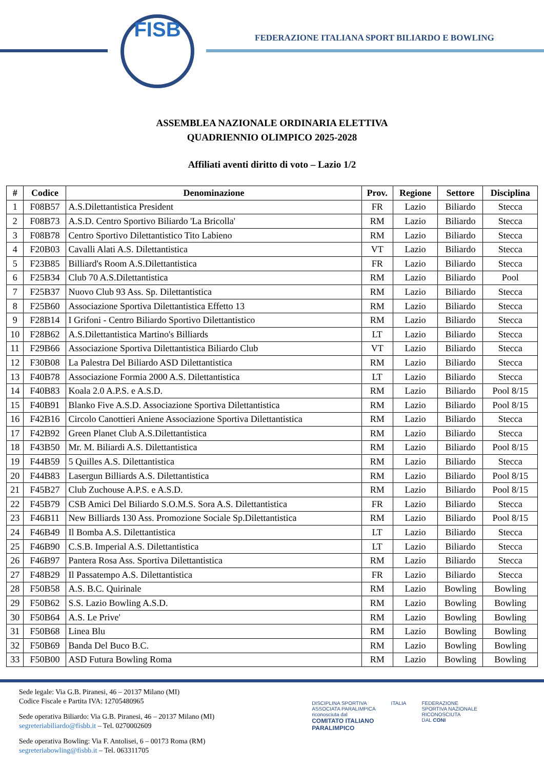FISB
FEDERAZIONE ITALIANA SPORT BILIARDO E BOWLING
ASSEMBLEA NAZIONALE ORDINARIA ELETTIVA
QUADRIENNIO OLIMPICO 2025-2028
Affiliati aventi diritto di voto – Lazio 1/2
| # | Codice | Denominazione | Prov. | Regione | Settore | Disciplina |
| --- | --- | --- | --- | --- | --- | --- |
| 1 | F08B57 | A.S.Dilettantistica President | FR | Lazio | Biliardo | Stecca |
| 2 | F08B73 | A.S.D. Centro Sportivo Biliardo 'La Bricolla' | RM | Lazio | Biliardo | Stecca |
| 3 | F08B78 | Centro Sportivo Dilettantistico Tito Labieno | RM | Lazio | Biliardo | Stecca |
| 4 | F20B03 | Cavalli Alati A.S. Dilettantistica | VT | Lazio | Biliardo | Stecca |
| 5 | F23B85 | Billiard's Room A.S.Dilettantistica | FR | Lazio | Biliardo | Stecca |
| 6 | F25B34 | Club 70 A.S.Dilettantistica | RM | Lazio | Biliardo | Pool |
| 7 | F25B37 | Nuovo Club 93 Ass. Sp. Dilettantistica | RM | Lazio | Biliardo | Stecca |
| 8 | F25B60 | Associazione Sportiva Dilettantistica Effetto 13 | RM | Lazio | Biliardo | Stecca |
| 9 | F28B14 | I Grifoni - Centro Biliardo Sportivo Dilettantistico | RM | Lazio | Biliardo | Stecca |
| 10 | F28B62 | A.S.Dilettantistica Martino's Billiards | LT | Lazio | Biliardo | Stecca |
| 11 | F29B66 | Associazione Sportiva Dilettantistica Biliardo Club | VT | Lazio | Biliardo | Stecca |
| 12 | F30B08 | La Palestra Del Biliardo ASD Dilettantistica | RM | Lazio | Biliardo | Stecca |
| 13 | F40B78 | Associazione Formia 2000 A.S. Dilettantistica | LT | Lazio | Biliardo | Stecca |
| 14 | F40B83 | Koala 2.0 A.P.S. e A.S.D. | RM | Lazio | Biliardo | Pool 8/15 |
| 15 | F40B91 | Blanko Five A.S.D. Associazione Sportiva Dilettantistica | RM | Lazio | Biliardo | Pool 8/15 |
| 16 | F42B16 | Circolo Canottieri Aniene Associazione Sportiva Dilettantistica | RM | Lazio | Biliardo | Stecca |
| 17 | F42B92 | Green Planet Club A.S.Dilettantistica | RM | Lazio | Biliardo | Stecca |
| 18 | F43B50 | Mr. M. Biliardi A.S. Dilettantistica | RM | Lazio | Biliardo | Pool 8/15 |
| 19 | F44B59 | 5 Quilles A.S. Dilettantistica | RM | Lazio | Biliardo | Stecca |
| 20 | F44B83 | Lasergun Billiards A.S. Dilettantistica | RM | Lazio | Biliardo | Pool 8/15 |
| 21 | F45B27 | Club Zuchouse A.P.S. e A.S.D. | RM | Lazio | Biliardo | Pool 8/15 |
| 22 | F45B79 | CSB Amici Del Biliardo S.O.M.S. Sora A.S. Dilettantistica | FR | Lazio | Biliardo | Stecca |
| 23 | F46B11 | New Billiards 130 Ass. Promozione Sociale Sp.Dilettantistica | RM | Lazio | Biliardo | Pool 8/15 |
| 24 | F46B49 | Il Bomba A.S. Dilettantistica | LT | Lazio | Biliardo | Stecca |
| 25 | F46B90 | C.S.B. Imperial A.S. Dilettantistica | LT | Lazio | Biliardo | Stecca |
| 26 | F46B97 | Pantera Rosa Ass. Sportiva Dilettantistica | RM | Lazio | Biliardo | Stecca |
| 27 | F48B29 | Il Passatempo A.S. Dilettantistica | FR | Lazio | Biliardo | Stecca |
| 28 | F50B58 | A.S. B.C. Quirinale | RM | Lazio | Bowling | Bowling |
| 29 | F50B62 | S.S. Lazio Bowling A.S.D. | RM | Lazio | Bowling | Bowling |
| 30 | F50B64 | A.S. Le Prive' | RM | Lazio | Bowling | Bowling |
| 31 | F50B68 | Linea Blu | RM | Lazio | Bowling | Bowling |
| 32 | F50B69 | Banda Del Buco B.C. | RM | Lazio | Bowling | Bowling |
| 33 | F50B00 | ASD Futura Bowling Roma | RM | Lazio | Bowling | Bowling |
Sede legale: Via G.B. Piranesi, 46 – 20137 Milano (MI)
Codice Fiscale e Partita IVA: 12705480965
Sede operativa Biliardo: Via G.B. Piranesi, 46 – 20137 Milano (MI)
segreteriabiliardo@fisbb.it – Tel. 0270002609
Sede operativa Bowling: Via F. Antolisei, 6 – 00173 Roma (RM)
segreteriabowling@fisbb.it – Tel. 063311705
DISCIPLINA SPORTIVA
ASSOCIATA PARALIMPICA
riconosciuta dal
COMITATO ITALIANO
PARALIMPICO
ITALIA FEDERAZIONE
SPORTIVA NAZIONALE
RICONOSCIUTA
DAL CONI